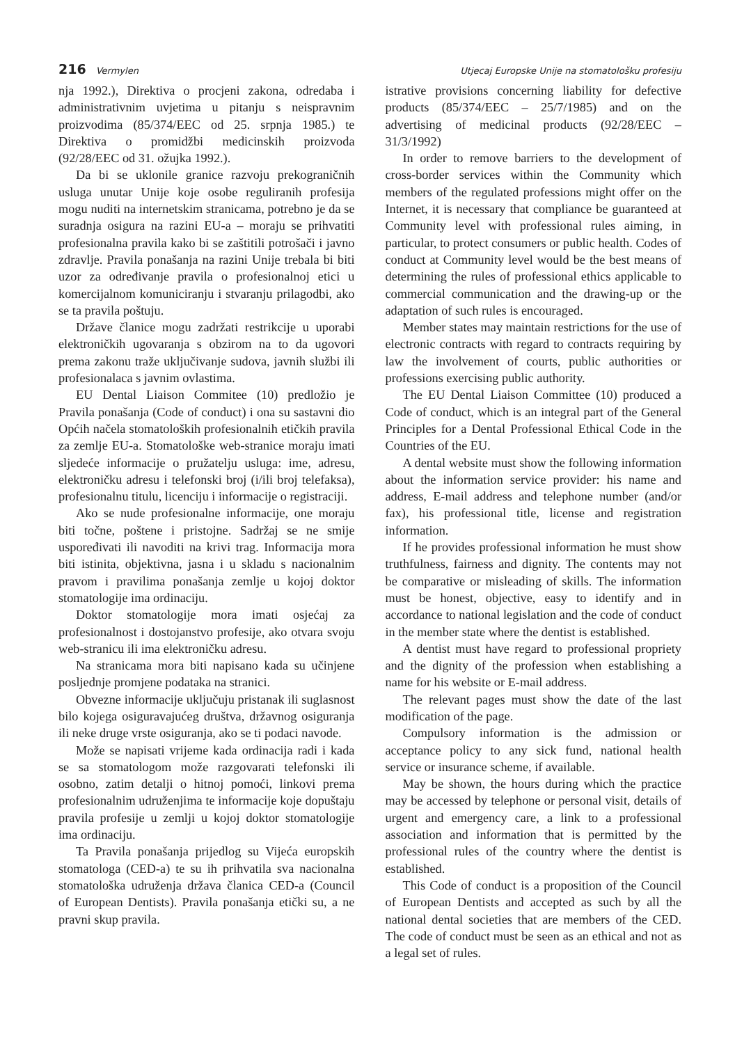216 Vermylen Utjecaj Europske Unije na stomatološku profesiju
nja 1992.), Direktiva o procjeni zakona, odredaba i administrativnim uvjetima u pitanju s neispravnim proizvodima (85/374/EEC od 25. srpnja 1985.) te Direktiva o promidžbi medicinskih proizvoda (92/28/EEC od 31. ožujka 1992.).
Da bi se uklonile granice razvoju prekograničnih usluga unutar Unije koje osobe reguliranih profesija mogu nuditi na internetskim stranicama, potrebno je da se suradnja osigura na razini EU-a – moraju se prihvatiti profesionalna pravila kako bi se zaštitili potrošači i javno zdravlje. Pravila ponašanja na razini Unije trebala bi biti uzor za određivanje pravila o profesionalnoj etici u komercijalnom komuniciranju i stvaranju prilagodbi, ako se ta pravila poštuju.
Države članice mogu zadržati restrikcije u uporabi elektroničkih ugovaranja s obzirom na to da ugovori prema zakonu traže uključivanje sudova, javnih službi ili profesionalaca s javnim ovlastima.
EU Dental Liaison Commitee (10) predložio je Pravila ponašanja (Code of conduct) i ona su sastavni dio Općih načela stomatoloških profesionalnih etičkih pravila za zemlje EU-a. Stomatološke web-stranice moraju imati sljedeće informacije o pružatelju usluga: ime, adresu, elektroničku adresu i telefonski broj (i/ili broj telefaksa), profesionalnu titulu, licenciju i informacije o registraciji.
Ako se nude profesionalne informacije, one moraju biti točne, poštene i pristojne. Sadržaj se ne smije uspoređivati ili navoditi na krivi trag. Informacija mora biti istinita, objektivna, jasna i u skladu s nacionalnim pravom i pravilima ponašanja zemlje u kojoj doktor stomatologije ima ordinaciju.
Doktor stomatologije mora imati osjećaj za profesionalnost i dostojanstvo profesije, ako otvara svoju web-stranicu ili ima elektroničku adresu.
Na stranicama mora biti napisano kada su učinjene posljednje promjene podataka na stranici.
Obvezne informacije uključuju pristanak ili suglasnost bilo kojega osiguravajućeg društva, državnog osiguranja ili neke druge vrste osiguranja, ako se ti podaci navode.
Može se napisati vrijeme kada ordinacija radi i kada se sa stomatologom može razgovarati telefonski ili osobno, zatim detalji o hitnoj pomoći, linkovi prema profesionalnim udruženjima te informacije koje dopuštaju pravila profesije u zemlji u kojoj doktor stomatologije ima ordinaciju.
Ta Pravila ponašanja prijedlog su Vijeća europskih stomatologa (CED-a) te su ih prihvatila sva nacionalna stomatološka udruženja država članica CED-a (Council of European Dentists). Pravila ponašanja etički su, a ne pravni skup pravila.
istrative provisions concerning liability for defective products (85/374/EEC – 25/7/1985) and on the advertising of medicinal products (92/28/EEC – 31/3/1992)
In order to remove barriers to the development of cross-border services within the Community which members of the regulated professions might offer on the Internet, it is necessary that compliance be guaranteed at Community level with professional rules aiming, in particular, to protect consumers or public health. Codes of conduct at Community level would be the best means of determining the rules of professional ethics applicable to commercial communication and the drawing-up or the adaptation of such rules is encouraged.
Member states may maintain restrictions for the use of electronic contracts with regard to contracts requiring by law the involvement of courts, public authorities or professions exercising public authority.
The EU Dental Liaison Committee (10) produced a Code of conduct, which is an integral part of the General Principles for a Dental Professional Ethical Code in the Countries of the EU.
A dental website must show the following information about the information service provider: his name and address, E-mail address and telephone number (and/or fax), his professional title, license and registration information.
If he provides professional information he must show truthfulness, fairness and dignity. The contents may not be comparative or misleading of skills. The information must be honest, objective, easy to identify and in accordance to national legislation and the code of conduct in the member state where the dentist is established.
A dentist must have regard to professional propriety and the dignity of the profession when establishing a name for his website or E-mail address.
The relevant pages must show the date of the last modification of the page.
Compulsory information is the admission or acceptance policy to any sick fund, national health service or insurance scheme, if available.
May be shown, the hours during which the practice may be accessed by telephone or personal visit, details of urgent and emergency care, a link to a professional association and information that is permitted by the professional rules of the country where the dentist is established.
This Code of conduct is a proposition of the Council of European Dentists and accepted as such by all the national dental societies that are members of the CED. The code of conduct must be seen as an ethical and not as a legal set of rules.